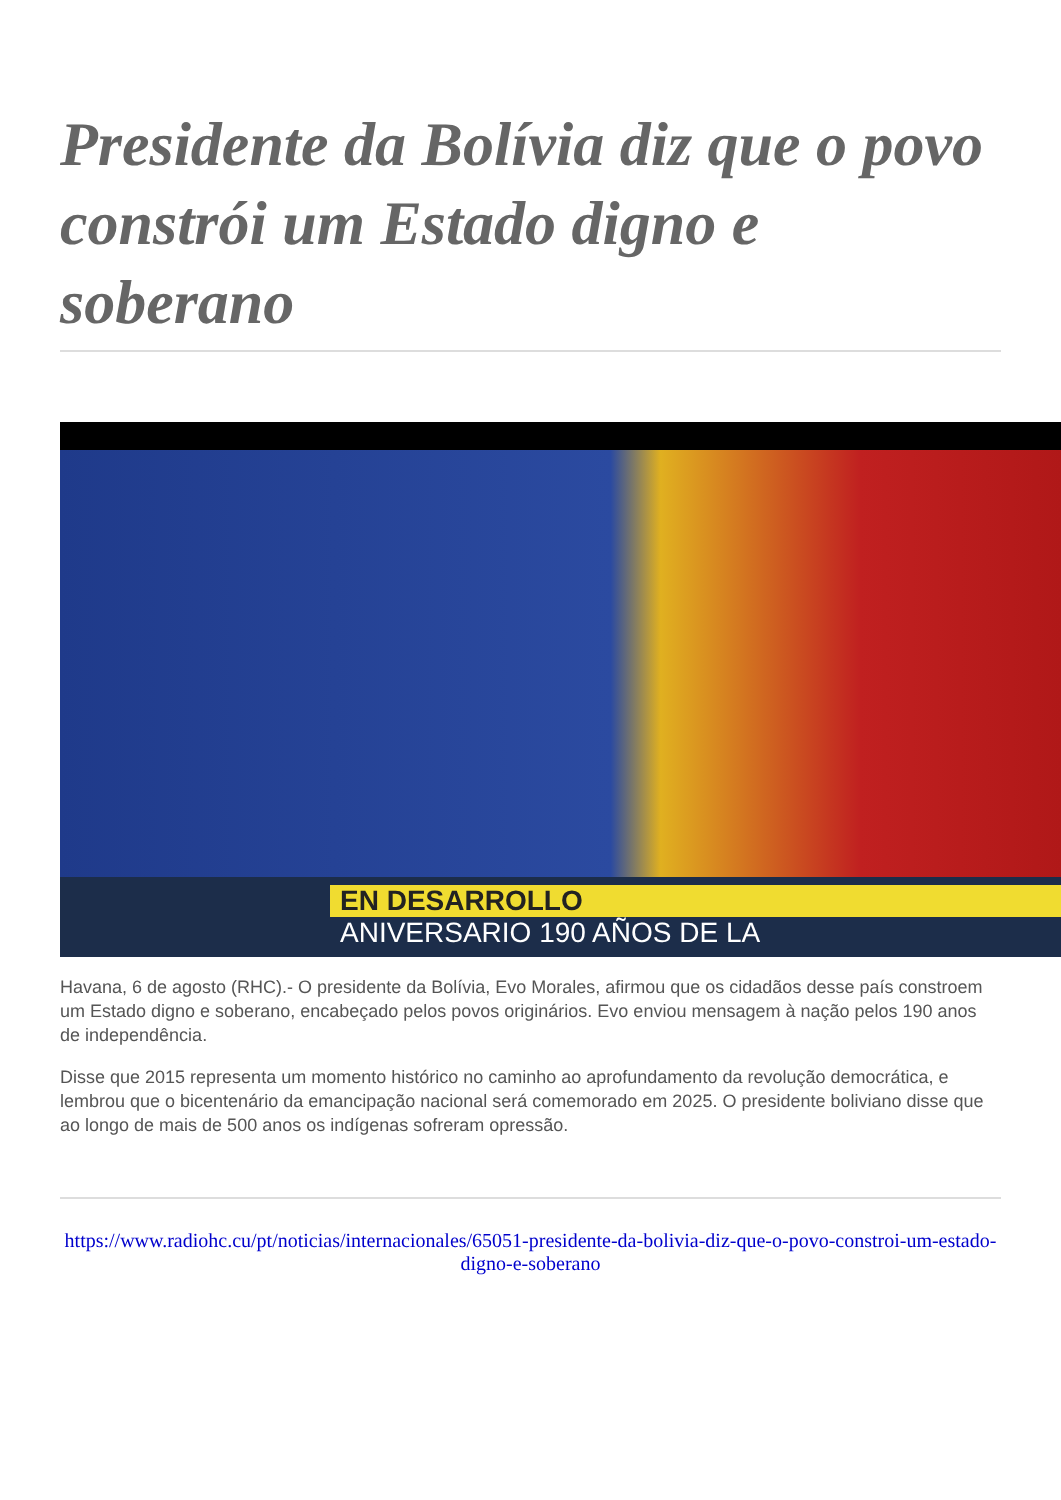Presidente da Bolívia diz que o povo constrói um Estado digno e soberano
EN DESARROLLO
ANIVERSARIO 190 AÑOS DE LA
Havana, 6 de agosto (RHC).- O presidente da Bolívia, Evo Morales, afirmou que os cidadãos desse país constroem um Estado digno e soberano, encabeçado pelos povos originários. Evo enviou mensagem à nação pelos 190 anos de independência.
Disse que 2015 representa um momento histórico no caminho ao aprofundamento da revolução democrática, e lembrou que o bicentenário da emancipação nacional será comemorado em 2025. O presidente boliviano disse que ao longo de mais de 500 anos os indígenas sofreram opressão.
https://www.radiohc.cu/pt/noticias/internacionales/65051-presidente-da-bolivia-diz-que-o-povo-constroi-um-estado-digno-e-soberano